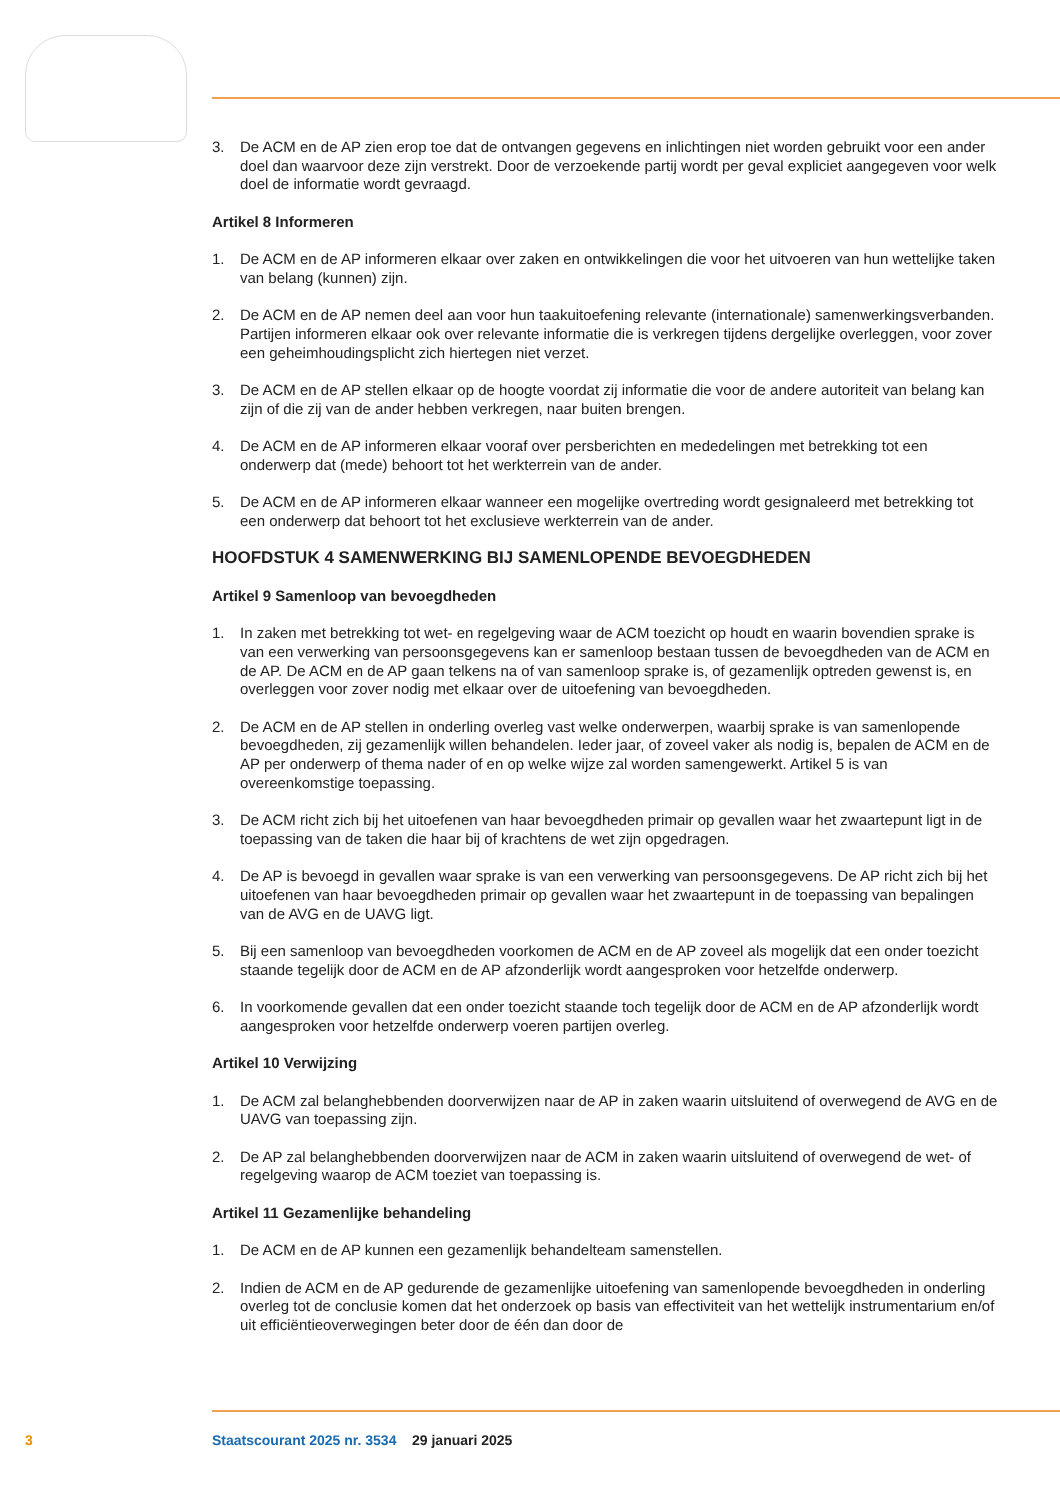3. De ACM en de AP zien erop toe dat de ontvangen gegevens en inlichtingen niet worden gebruikt voor een ander doel dan waarvoor deze zijn verstrekt. Door de verzoekende partij wordt per geval expliciet aangegeven voor welk doel de informatie wordt gevraagd.
Artikel 8 Informeren
1. De ACM en de AP informeren elkaar over zaken en ontwikkelingen die voor het uitvoeren van hun wettelijke taken van belang (kunnen) zijn.
2. De ACM en de AP nemen deel aan voor hun taakuitoefening relevante (internationale) samenwer­kingsverbanden. Partijen informeren elkaar ook over relevante informatie die is verkregen tijdens dergelijke overleggen, voor zover een geheimhoudingsplicht zich hiertegen niet verzet.
3. De ACM en de AP stellen elkaar op de hoogte voordat zij informatie die voor de andere autoriteit van belang kan zijn of die zij van de ander hebben verkregen, naar buiten brengen.
4. De ACM en de AP informeren elkaar vooraf over persberichten en mededelingen met betrekking tot een onderwerp dat (mede) behoort tot het werkterrein van de ander.
5. De ACM en de AP informeren elkaar wanneer een mogelijke overtreding wordt gesignaleerd met betrekking tot een onderwerp dat behoort tot het exclusieve werkterrein van de ander.
HOOFDSTUK 4 SAMENWERKING BIJ SAMENLOPENDE BEVOEGDHEDEN
Artikel 9 Samenloop van bevoegdheden
1. In zaken met betrekking tot wet- en regelgeving waar de ACM toezicht op houdt en waarin bovendien sprake is van een verwerking van persoonsgegevens kan er samenloop bestaan tussen de bevoegdheden van de ACM en de AP. De ACM en de AP gaan telkens na of van samenloop sprake is, of gezamenlijk optreden gewenst is, en overleggen voor zover nodig met elkaar over de uitoefening van bevoegdheden.
2. De ACM en de AP stellen in onderling overleg vast welke onderwerpen, waarbij sprake is van samenlopende bevoegdheden, zij gezamenlijk willen behandelen. Ieder jaar, of zoveel vaker als nodig is, bepalen de ACM en de AP per onderwerp of thema nader of en op welke wijze zal worden samengewerkt. Artikel 5 is van overeenkomstige toepassing.
3. De ACM richt zich bij het uitoefenen van haar bevoegdheden primair op gevallen waar het zwaartepunt ligt in de toepassing van de taken die haar bij of krachtens de wet zijn opgedragen.
4. De AP is bevoegd in gevallen waar sprake is van een verwerking van persoonsgegevens. De AP richt zich bij het uitoefenen van haar bevoegdheden primair op gevallen waar het zwaartepunt in de toepassing van bepalingen van de AVG en de UAVG ligt.
5. Bij een samenloop van bevoegdheden voorkomen de ACM en de AP zoveel als mogelijk dat een onder toezicht staande tegelijk door de ACM en de AP afzonderlijk wordt aangesproken voor hetzelfde onderwerp.
6. In voorkomende gevallen dat een onder toezicht staande toch tegelijk door de ACM en de AP afzonderlijk wordt aangesproken voor hetzelfde onderwerp voeren partijen overleg.
Artikel 10 Verwijzing
1. De ACM zal belanghebbenden doorverwijzen naar de AP in zaken waarin uitsluitend of overwe­gend de AVG en de UAVG van toepassing zijn.
2. De AP zal belanghebbenden doorverwijzen naar de ACM in zaken waarin uitsluitend of overwe­gend de wet- of regelgeving waarop de ACM toeziet van toepassing is.
Artikel 11 Gezamenlijke behandeling
1. De ACM en de AP kunnen een gezamenlijk behandelteam samenstellen.
2. Indien de ACM en de AP gedurende de gezamenlijke uitoefening van samenlopende bevoegdhe­den in onderling overleg tot de conclusie komen dat het onderzoek op basis van effectiviteit van het wettelijk instrumentarium en/of uit efficiëntieoverwegingen beter door de één dan door de
3 Staatscourant 2025 nr. 3534 29 januari 2025